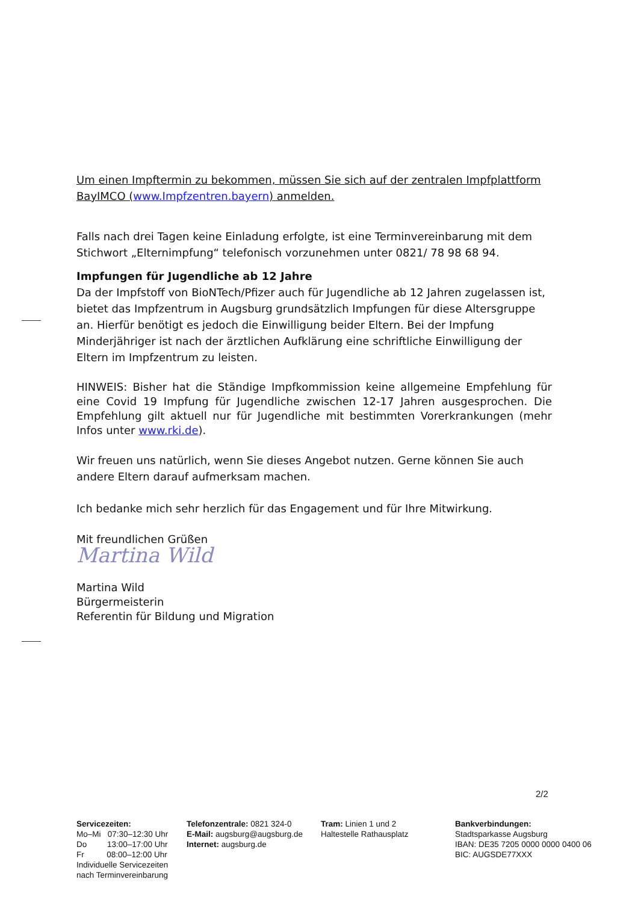Um einen Impftermin zu bekommen, müssen Sie sich auf der zentralen Impfplattform BayIMCO (www.Impfzentren.bayern) anmelden.
Falls nach drei Tagen keine Einladung erfolgte, ist eine Terminvereinbarung mit dem Stichwort „Elternimpfung“ telefonisch vorzunehmen unter 0821/ 78 98 68 94.
Impfungen für Jugendliche ab 12 Jahre
Da der Impfstoff von BioNTech/Pfizer auch für Jugendliche ab 12 Jahren zugelassen ist, bietet das Impfzentrum in Augsburg grundsätzlich Impfungen für diese Altersgruppe an. Hierfür benötigt es jedoch die Einwilligung beider Eltern. Bei der Impfung Minderjähriger ist nach der ärztlichen Aufklärung eine schriftliche Einwilligung der Eltern im Impfzentrum zu leisten.
HINWEIS: Bisher hat die Ständige Impfkommission keine allgemeine Empfehlung für eine Covid 19 Impfung für Jugendliche zwischen 12-17 Jahren ausgesprochen. Die Empfehlung gilt aktuell nur für Jugendliche mit bestimmten Vorerkrankungen (mehr Infos unter www.rki.de).
Wir freuen uns natürlich, wenn Sie dieses Angebot nutzen. Gerne können Sie auch andere Eltern darauf aufmerksam machen.
Ich bedanke mich sehr herzlich für das Engagement und für Ihre Mitwirkung.
Mit freundlichen Grüßen
Martina Wild
Martina Wild
Bürgermeisterin
Referentin für Bildung und Migration
2/2
Servicezeiten:
Mo–Mi 07:30–12:30 Uhr
Do 13:00–17:00 Uhr
Fr 08:00–12:00 Uhr
Individuelle Servicezeiten
nach Terminvereinbarung
Telefonzentrale: 0821 324-0
E-Mail: augsburg@augsburg.de
Internet: augsburg.de
Tram: Linien 1 und 2
Haltestelle Rathausplatz
Bankverbindungen:
Stadtsparkasse Augsburg
IBAN: DE35 7205 0000 0000 0400 06
BIC: AUGSDE77XXX